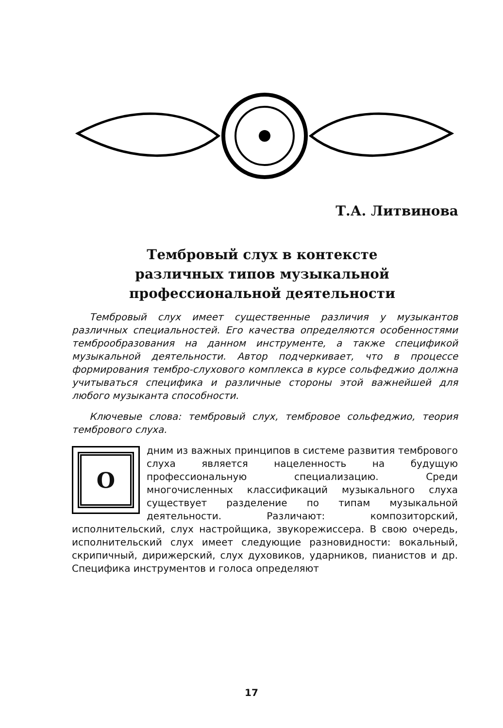Т.А. Литвинова
Тембровый слух в контексте
различных типов музыкальной
профессиональной деятельности
Тембровый слух имеет существенные различия у музыкантов различных специальностей. Его качества определяются особенностями темброобразования на данном инструменте, а также спецификой музыкальной деятельности. Автор подчеркивает, что в процессе формирования тембро-слухового комплекса в курсе сольфеджио должна учитываться специфика и различные стороны этой важнейшей для любого музыканта способности.
Ключевые слова: тембровый слух, тембровое сольфеджио, теория тембрового слуха.
Одним из важных принципов в системе развития тембрового слуха является нацеленность на будущую профессиональную специализацию. Среди многочисленных классификаций музыкального слуха существует разделение по типам музыкальной деятельности. Различают: композиторский, исполнительский, слух настройщика, звукорежиссера. В свою очередь, исполнительский слух имеет следующие разновидности: вокальный, скрипичный, дирижерский, слух духовиков, ударников, пианистов и др. Специфика инструментов и голоса определяют
17